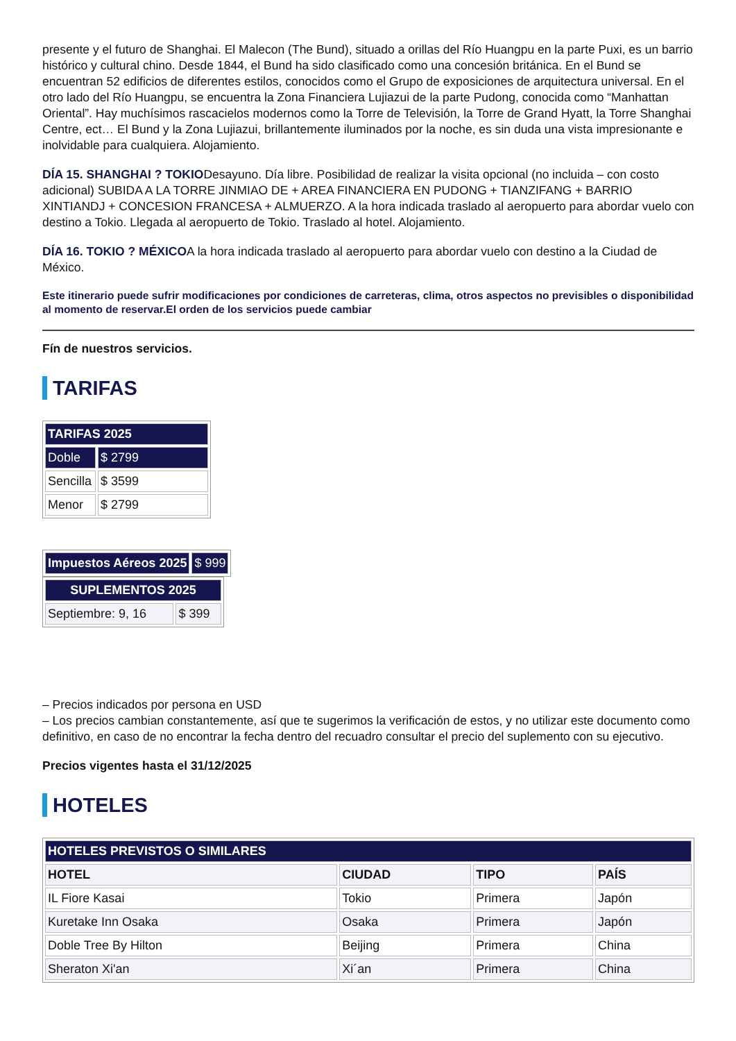presente y el futuro de Shanghai. El Malecon (The Bund), situado a orillas del Río Huangpu en la parte Puxi, es un barrio histórico y cultural chino. Desde 1844, el Bund ha sido clasificado como una concesión británica. En el Bund se encuentran 52 edificios de diferentes estilos, conocidos como el Grupo de exposiciones de arquitectura universal. En el otro lado del Río Huangpu, se encuentra la Zona Financiera Lujiazui de la parte Pudong, conocida como “Manhattan Oriental”. Hay muchísimos rascacielos modernos como la Torre de Televisión, la Torre de Grand Hyatt, la Torre Shanghai Centre, ect… El Bund y la Zona Lujiazui, brillantemente iluminados por la noche, es sin duda una vista impresionante e inolvidable para cualquiera. Alojamiento.
DÍA 15. SHANGHAI ? TOKIODesayuno. Día libre. Posibilidad de realizar la visita opcional (no incluida – con costo adicional) SUBIDA A LA TORRE JINMIAO DE + AREA FINANCIERA EN PUDONG + TIANZIFANG + BARRIO XINTIANDJ + CONCESION FRANCESA + ALMUERZO. A la hora indicada traslado al aeropuerto para abordar vuelo con destino a Tokio. Llegada al aeropuerto de Tokio. Traslado al hotel. Alojamiento.
DÍA 16. TOKIO ? MÉXICOA la hora indicada traslado al aeropuerto para abordar vuelo con destino a la Ciudad de México.
Este itinerario puede sufrir modificaciones por condiciones de carreteras, clima, otros aspectos no previsibles o disponibilidad al momento de reservar.El orden de los servicios puede cambiar
Fín de nuestros servicios.
TARIFAS
| TARIFAS 2025 | |
| --- | --- |
| Doble | $ 2799 |
| Sencilla | $ 3599 |
| Menor | $ 2799 |
| Impuestos Aéreos 2025 | $ 999 |
| SUPLEMENTOS 2025 | |
| --- | --- |
| Septiembre: 9, 16 | $ 399 |
– Precios indicados por persona en USD
– Los precios cambian constantemente, así que te sugerimos la verificación de estos, y no utilizar este documento como definitivo, en caso de no encontrar la fecha dentro del recuadro consultar el precio del suplemento con su ejecutivo.
Precios vigentes hasta el 31/12/2025
HOTELES
| HOTELES PREVISTOS O SIMILARES | | | |
| --- | --- | --- | --- |
| HOTEL | CIUDAD | TIPO | PAÍS |
| IL Fiore Kasai | Tokio | Primera | Japón |
| Kuretake Inn Osaka | Osaka | Primera | Japón |
| Doble Tree By Hilton | Beijing | Primera | China |
| Sheraton Xi'an | Xi´an | Primera | China |